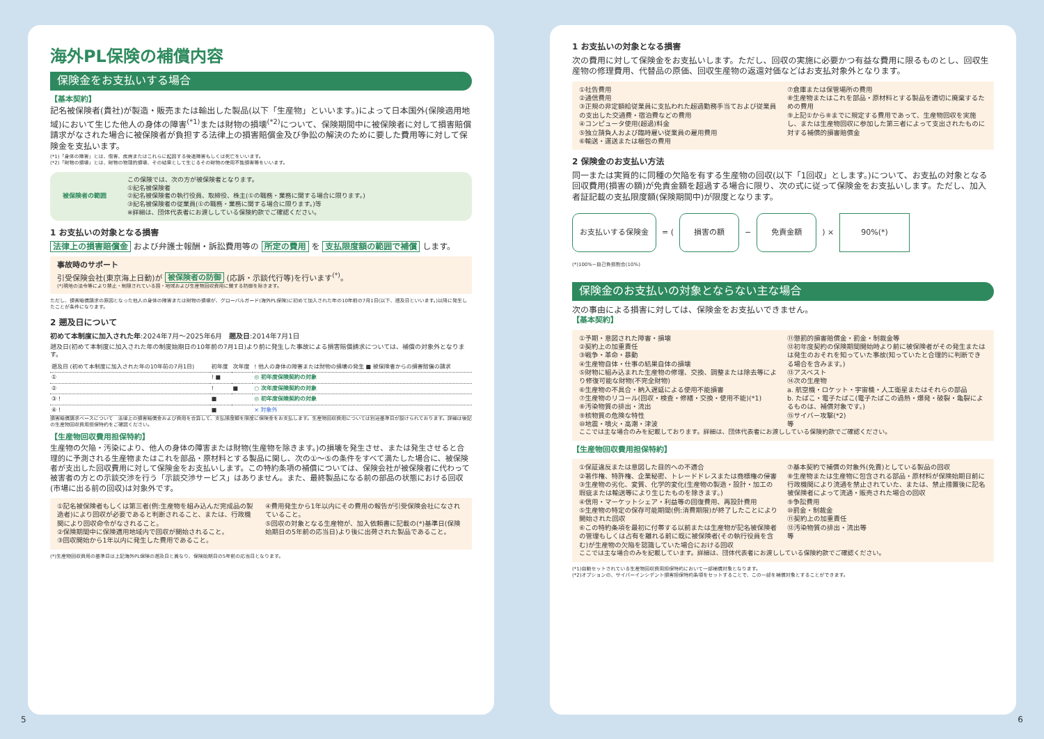海外PL保険の補償内容
保険金をお支払いする場合
【基本契約】
記名被保険者(貴社)が製造・販売または輸出した製品(以下「生産物」といいます。)によって日本国外(保険適用地域)において生じた他人の身体の障害<sup>(*1)</sup>または財物の損壊<sup>(*2)</sup>について、保険期間中に被保険者に対して損害賠償請求がなされた場合に被保険者が負担する法律上の損害賠償金及び争訟の解決のために要した費用等に対して保険金を支払います。
(*1)「身体の障害」とは、傷害、疾病またはこれらに起因する後遺障害もしくは死亡をいいます。
(*2)「財物の損壊」とは、財物の物理的損壊、その結果として生じるその財物の使用不能損害等をいいます。
被保険者の範囲 この保険では、次の方が被保険者となります。
①記名被保険者
②記名被保険者の執行役員、取締役、株主(①の職務・業務に関する場合に限ります。)
③記名被保険者の従業員(①の職務・業務に関する場合に限ります。)等
※詳細は、団体代表者にお渡ししている保険約款でご確認ください。
1 お支払いの対象となる損害
法律上の損害賠償金 および弁護士報酬・訴訟費用等の 所定の費用 を 支払限度額の範囲で補償 します。
事故時のサポート
引受保険会社(東京海上日動)が 被保険者の防御 (応訴・示談代行等)を行います<sup>(*)</sup>。
(*)現地の法令等により禁止・制限されている国・地域および生産物回収費用に関する防御を除きます。
ただし、損害賠償請求の原因となった他人の身体の障害または財物の損壊が、グローバルガード(海外PL保険)に初めて加入された年の10年前の7月1日(以下、遡及日といいます。)以降に発生したことが条件になります。
2 遡及日について
初めて本制度に加入された年:2024年7月～2025年6月　遡及日:2014年7月1日
遡及日(初めて本制度に加入された年の制度始期日の10年前の7月1日)より前に発生した事故による損害賠償請求については、補償の対象外となります。
| 遡及日 (初めて本制度に加入された年の10年前の7月1日) | 初年度 | 次年度 | ! 他人の身体の障害または財物の損壊の発生 ■ 被保険者からの損害賠償の請求 |
| ① | ! ■ | | ◎ 初年度保険契約の対象 |
| ② | ! | ■ | ○ 次年度保険契約の対象 |
| ③ ! | ■ | | ◎ 初年度保険契約の対象 |
| ④ ! | ■ | | × 対象外 |
損害賠償請求ベースについて　法律上の損害賠償金および費用を合算して、支払限度額を限度に保険金をお支払します。生産物回収費用については別途基準日が設けられております。詳細は後記の生産物回収費用担保特約をご確認ください。
【生産物回収費用担保特約】
生産物の欠陥・汚染により、他人の身体の障害または財物(生産物を除きます。)の損壊を発生させ、または発生させると合理的に予測される生産物またはこれを部品・原材料とする製品に関し、次の①～⑤の条件をすべて満たした場合に、被保険者が支出した回収費用に対して保険金をお支払いします。この特約条項の補償については、保険会社が被保険者に代わって被害者の方との示談交渉を行う「示談交渉サービス」はありません。また、最終製品になる前の部品の状態における回収(市場に出る前の回収)は対象外です。
①記名被保険者もしくは第三者(例:生産物を組み込んだ完成品の製造者)により回収が必要であると判断されること、または、行政機関により回収命令がなされること。
②保険期間中に保険適用地域内で回収が開始されること。
③回収開始から1年以内に発生した費用であること。
④費用発生から1年以内にその費用の報告が引受保険会社になされていること。
⑤回収の対象となる生産物が、加入依頼書に記載の(*)基準日(保険始期日の5年前の応当日)より後に出荷された製品であること。
(*)生産物回収費用の基準日は上記海外PL保険の遡及日と異なり、保険始期日の5年前の応当日となります。
1 お支払いの対象となる損害
次の費用に対して保険金をお支払いします。ただし、回収の実施に必要かつ有益な費用に限るものとし、回収生産物の修理費用、代替品の原価、回収生産物の返還対価などはお支払対象外となります。
①社告費用
②通信費用
③正規の非定額給従業員に支払われた超過勤務手当ておよび従業員の支出した交通費・宿泊費などの費用
④コンピュータ使用(超過)料金
⑤独立請負人および臨時雇い従業員の雇用費用
⑥輸送・運送または梱包の費用
⑦倉庫または保管場所の費用
⑧生産物またはこれを部品・原材料とする製品を適切に廃棄するための費用
⑨上記①から⑧までに規定する費用であって、生産物回収を実施し、または生産物回収に参加した第三者によって支出されたものに対する補償的損害賠償金
2 保険金のお支払い方法
同一または実質的に同種の欠陥を有する生産物の回収(以下「1回収」とします。)について、お支払の対象となる回収費用(損害の額)が免責金額を超過する場合に限り、次の式に従って保険金をお支払いします。ただし、加入者証記載の支払限度額(保険期間中)が限度となります。
お支払いする保険金 = ( 損害の額 − 免責金額 ) × 90%(*)
(*)100%−自己負担割合(10%)
保険金のお支払いの対象とならない主な場合
次の事由による損害に対しては、保険金をお支払いできません。
【基本契約】
①予期・意図された障害・損壊
②契約上の加重責任
③戦争・革命・暴動
④生産物自体・仕事の結果自体の損壊
⑤財物に組み込まれた生産物の修理、交換、調整または除去等により修復可能な財物(不完全財物)
⑥生産物の不具合・納入遅延による使用不能損害
⑦生産物のリコール(回収・検査・修繕・交換・使用不能)(*1)
⑧汚染物質の排出・流出
⑨核物質の危険な特性
⑩地震・噴火・高潮・津波
⑪懲罰的損害賠償金・罰金・制裁金等
⑫初年度契約の保険期間開始時より前に被保険者がその発生またはは発生のおそれを知っていた事故(知っていたと合理的に判断できる場合を含みます。)
⑬アスベスト
⑭次の生産物
a. 航空機・ロケット・宇宙機・人工衛星またはそれらの部品
b. たばこ・電子たばこ(電子たばこの過熱・爆発・破裂・亀裂によるものは、補償対象です。)
⑮サイバー攻撃(*2)
等
ここでは主な場合のみを記載しております。詳細は、団体代表者にお渡ししている保険約款でご確認ください。
【生産物回収費用担保特約】
①保証違反または意図した目的への不適合
②著作権、特許権、企業秘密、トレードドレスまたは商標権の侵害
③生産物の劣化、変質、化学的変化(生産物の製造・設計・加工の瑕疵または輸送等により生じたものを除きます。)
④信用・マーケットシェア・利益等の回復費用、再設計費用
⑤生産物の特定の保存可能期間(例:消費期限)が終了したことにより開始された回収
⑥この特約条項を最初に付帯する以前または生産物が記名被保険者の管理もしくは占有を離れる前に既に被保険者(その執行役員を含む)が生産物の欠陥を認識していた場合における回収
⑦基本契約で補償の対象外(免責)としている製品の回収
⑧生産物または生産物に包含される部品・原材料が保険始期日前に行政機関により流通を禁止されていた、または、禁止措置後に記名被保険者によって流通・販売された場合の回収
⑨争訟費用
⑩罰金・制裁金
⑪契約上の加重責任
⑫汚染物質の排出・流出等
等
ここでは主な場合のみを記載しています。詳細は、団体代表者にお渡ししている保険約款でご確認ください。
(*1)自動セットされている生産物回収費用担保特約において一部補償対象となります。
(*2)オプションの、サイバーインシデント損害担保特約条項をセットすることで、この一部を補償対象とすることができます。
5 6